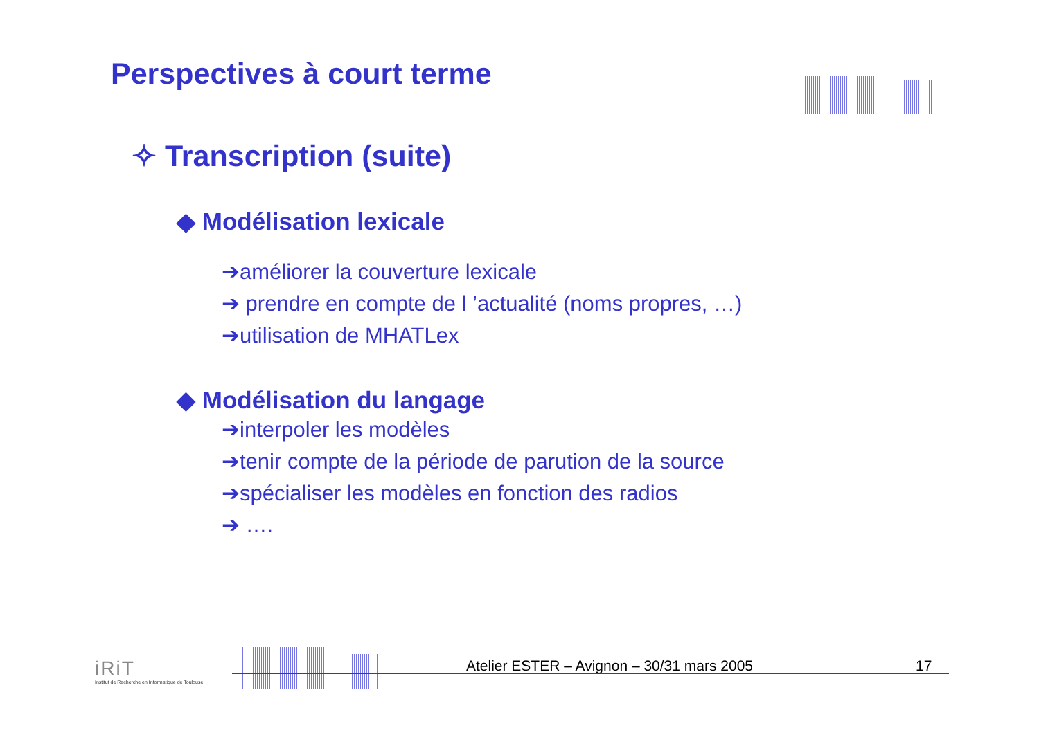Perspectives à court terme
✧ Transcription (suite)
◆ Modélisation lexicale
➔améliorer la couverture lexicale
➔ prendre en compte de l ’actualité (noms propres, …)
➔utilisation de MHATLex
◆ Modélisation du langage
➔interpoler les modèles
➔tenir compte de la période de parution de la source
➔spécialiser les modèles en fonction des radios
➔ ….
iRiT
Institut de Recherche en Informatique de Toulouse
Atelier ESTER – Avignon – 30/31 mars 2005
17